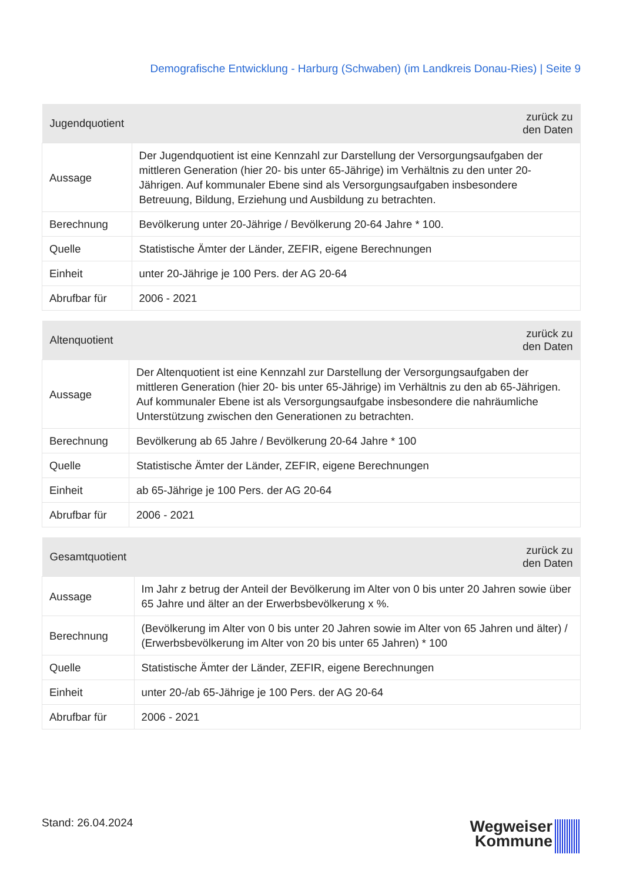Demografische Entwicklung - Harburg (Schwaben) (im Landkreis Donau-Ries) | Seite 9
| Jugendquotient | zurück zu den Daten |
| --- | --- |
| Aussage | Der Jugendquotient ist eine Kennzahl zur Darstellung der Versorgungsaufgaben der mittleren Generation (hier 20- bis unter 65-Jährige) im Verhältnis zu den unter 20-Jährigen. Auf kommunaler Ebene sind als Versorgungsaufgaben insbesondere Betreuung, Bildung, Erziehung und Ausbildung zu betrachten. |
| Berechnung | Bevölkerung unter 20-Jährige / Bevölkerung 20-64 Jahre * 100. |
| Quelle | Statistische Ämter der Länder, ZEFIR, eigene Berechnungen |
| Einheit | unter 20-Jährige je 100 Pers. der AG 20-64 |
| Abrufbar für | 2006 - 2021 |
| Altenquotient | zurück zu den Daten |
| --- | --- |
| Aussage | Der Altenquotient ist eine Kennzahl zur Darstellung der Versorgungsaufgaben der mittleren Generation (hier 20- bis unter 65-Jährige) im Verhältnis zu den ab 65-Jährigen. Auf kommunaler Ebene ist als Versorgungsaufgabe insbesondere die nahräumliche Unterstützung zwischen den Generationen zu betrachten. |
| Berechnung | Bevölkerung ab 65 Jahre / Bevölkerung 20-64 Jahre * 100 |
| Quelle | Statistische Ämter der Länder, ZEFIR, eigene Berechnungen |
| Einheit | ab 65-Jährige je 100 Pers. der AG 20-64 |
| Abrufbar für | 2006 - 2021 |
| Gesamtquotient | zurück zu den Daten |
| --- | --- |
| Aussage | Im Jahr z betrug der Anteil der Bevölkerung im Alter von 0 bis unter 20 Jahren sowie über 65 Jahre und älter an der Erwerbsbevölkerung x %. |
| Berechnung | (Bevölkerung im Alter von 0 bis unter 20 Jahren sowie im Alter von 65 Jahren und älter) / (Erwerbsbevölkerung im Alter von 20 bis unter 65 Jahren) * 100 |
| Quelle | Statistische Ämter der Länder, ZEFIR, eigene Berechnungen |
| Einheit | unter 20-/ab 65-Jährige je 100 Pers. der AG 20-64 |
| Abrufbar für | 2006 - 2021 |
Stand: 26.04.2024
Wegweiser
Kommune